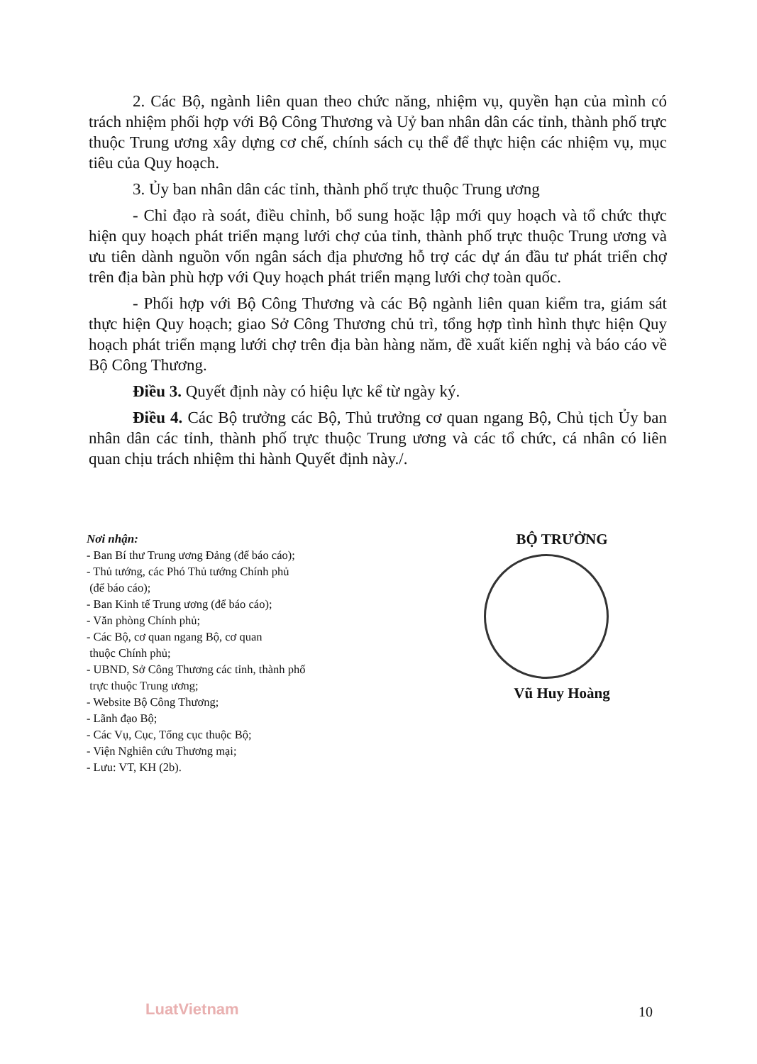2. Các Bộ, ngành liên quan theo chức năng, nhiệm vụ, quyền hạn của mình có trách nhiệm phối hợp với Bộ Công Thương và Uỷ ban nhân dân các tỉnh, thành phố trực thuộc Trung ương xây dựng cơ chế, chính sách cụ thể để thực hiện các nhiệm vụ, mục tiêu của Quy hoạch.
3. Ủy ban nhân dân các tỉnh, thành phố trực thuộc Trung ương
- Chỉ đạo rà soát, điều chỉnh, bổ sung hoặc lập mới quy hoạch và tổ chức thực hiện quy hoạch phát triển mạng lưới chợ của tỉnh, thành phố trực thuộc Trung ương và ưu tiên dành nguồn vốn ngân sách địa phương hỗ trợ các dự án đầu tư phát triển chợ trên địa bàn phù hợp với Quy hoạch phát triển mạng lưới chợ toàn quốc.
- Phối hợp với Bộ Công Thương và các Bộ ngành liên quan kiểm tra, giám sát thực hiện Quy hoạch; giao Sở Công Thương chủ trì, tổng hợp tình hình thực hiện Quy hoạch phát triển mạng lưới chợ trên địa bàn hàng năm, đề xuất kiến nghị và báo cáo về Bộ Công Thương.
Điều 3. Quyết định này có hiệu lực kể từ ngày ký.
Điều 4. Các Bộ trưởng các Bộ, Thủ trưởng cơ quan ngang Bộ, Chủ tịch Ủy ban nhân dân các tỉnh, thành phố trực thuộc Trung ương và các tổ chức, cá nhân có liên quan chịu trách nhiệm thi hành Quyết định này./.
Nơi nhận:
- Ban Bí thư Trung ương Đảng (để báo cáo);
- Thủ tướng, các Phó Thủ tướng Chính phủ
(để báo cáo);
- Ban Kinh tế Trung ương (để báo cáo);
- Văn phòng Chính phủ;
- Các Bộ, cơ quan ngang Bộ, cơ quan
thuộc Chính phủ;
- UBND, Sở Công Thương các tỉnh, thành phố
trực thuộc Trung ương;
- Website Bộ Công Thương;
- Lãnh đạo Bộ;
- Các Vụ, Cục, Tổng cục thuộc Bộ;
- Viện Nghiên cứu Thương mại;
- Lưu: VT, KH (2b).
BỘ TRƯỞNG
Vũ Huy Hoàng
LuatVietnam 10